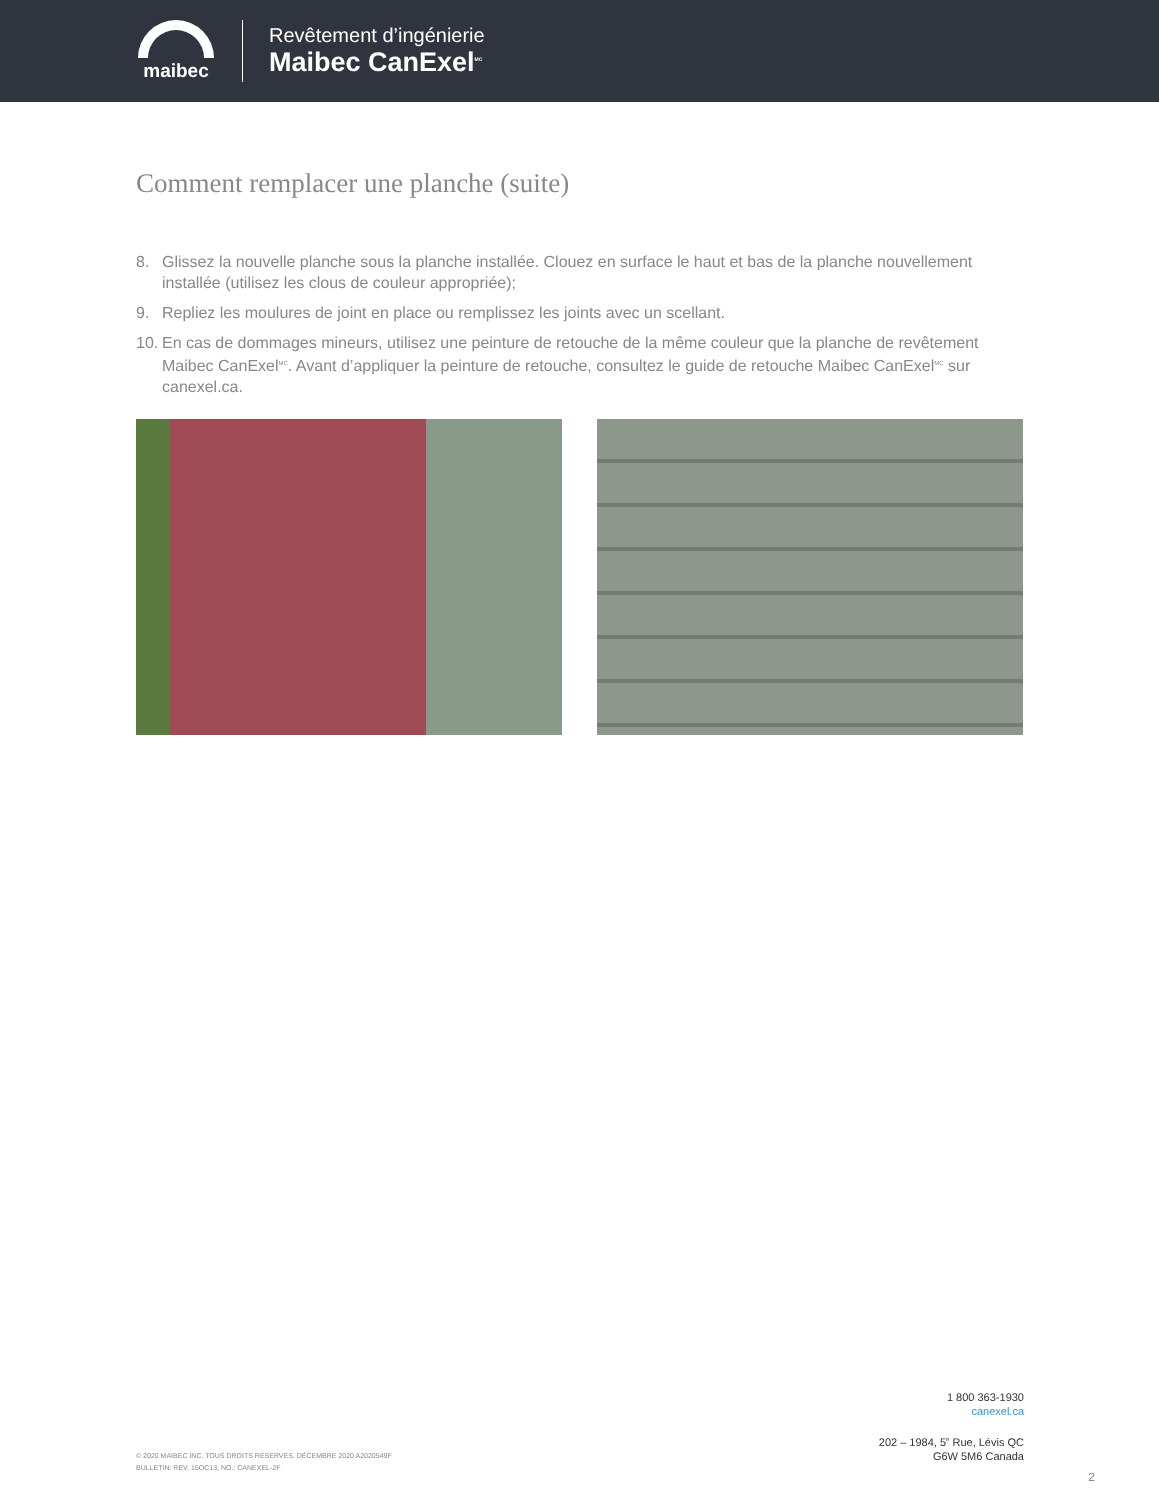maibec
Revêtement d’ingénierie
Maibec CanExel<sup>MC</sup>
Comment remplacer une planche (suite)
8. Glissez la nouvelle planche sous la planche installée. Clouez en surface le haut et bas de la planche nouvellement installée (utilisez les clous de couleur appropriée);
9. Repliez les moulures de joint en place ou remplissez les joints avec un scellant.
10. En cas de dommages mineurs, utilisez une peinture de retouche de la même couleur que la planche de revêtement Maibec CanExel<sup>MC</sup>. Avant d’appliquer la peinture de retouche, consultez le guide de retouche Maibec CanExel<sup>MC</sup> sur canexel.ca.
© 2020 MAIBEC INC. TOUS DROITS RÉSERVÉS. DÉCEMBRE 2020 A2020549F
BULLETIN: REV. 15OC13, NO.: CANEXEL-2F
1 800 363-1930
canexel.ca
202 – 1984, 5<sup>e</sup> Rue, Lévis QC
G6W 5M6 Canada
2